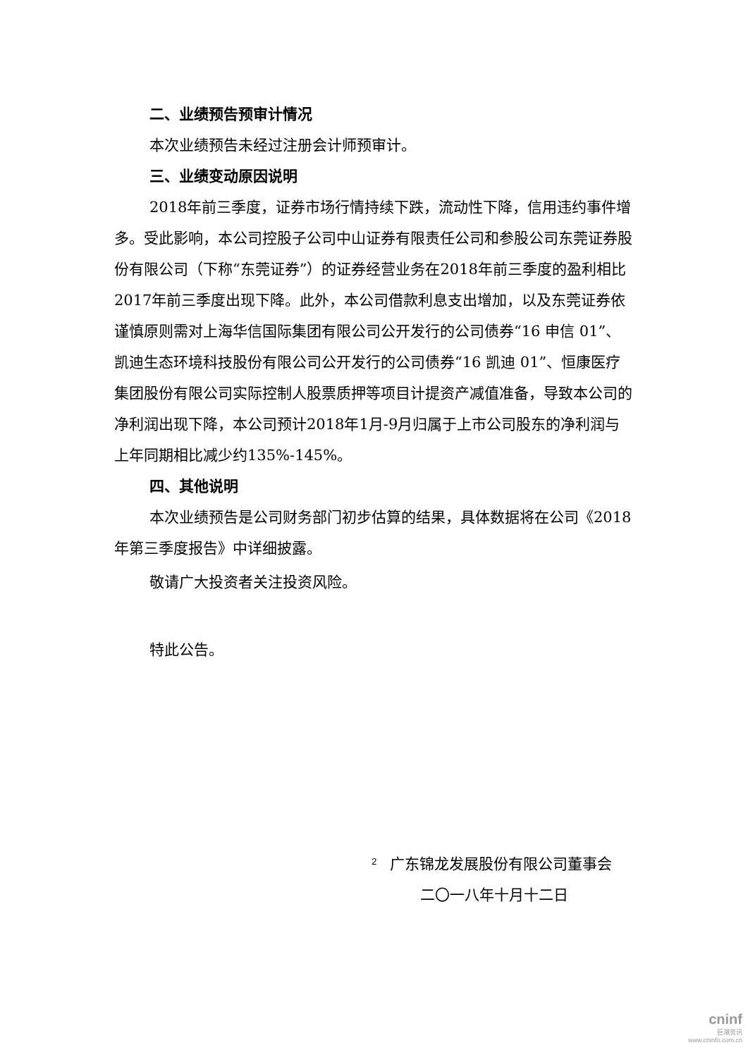二、业绩预告预审计情况
本次业绩预告未经过注册会计师预审计。
三、业绩变动原因说明
2018年前三季度，证券市场行情持续下跌，流动性下降，信用违约事件增多。受此影响，本公司控股子公司中山证券有限责任公司和参股公司东莞证券股份有限公司（下称“东莞证券”）的证券经营业务在2018年前三季度的盈利相比2017年前三季度出现下降。此外，本公司借款利息支出增加，以及东莞证券依谨慎原则需对上海华信国际集团有限公司公开发行的公司债券“16 申信 01”、凯迪生态环境科技股份有限公司公开发行的公司债券“16 凯迪 01”、恒康医疗集团股份有限公司实际控制人股票质押等项目计提资产减值准备，导致本公司的净利润出现下降，本公司预计2018年1月-9月归属于上市公司股东的净利润与上年同期相比减少约135%-145%。
四、其他说明
本次业绩预告是公司财务部门初步估算的结果，具体数据将在公司《2018年第三季度报告》中详细披露。
敬请广大投资者关注投资风险。
特此公告。
广东锦龙发展股份有限公司董事会
二〇一八年十月十二日
2
cninf
巨潮资讯
www.cninfo.com.cn